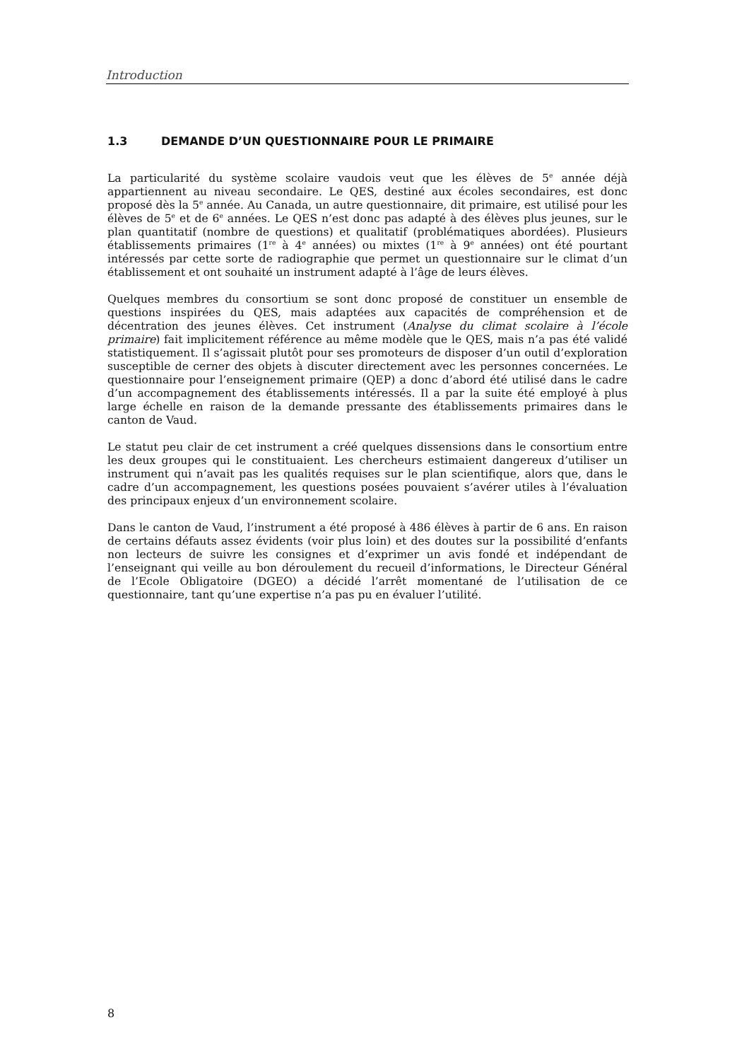Introduction
1.3 DEMANDE D’UN QUESTIONNAIRE POUR LE PRIMAIRE
La particularité du système scolaire vaudois veut que les élèves de 5<sup>e</sup> année déjà appartiennent au niveau secondaire. Le QES, destiné aux écoles secondaires, est donc proposé dès la 5<sup>e</sup> année. Au Canada, un autre questionnaire, dit primaire, est utilisé pour les élèves de 5<sup>e</sup> et de 6<sup>e</sup> années. Le QES n’est donc pas adapté à des élèves plus jeunes, sur le plan quantitatif (nombre de questions) et qualitatif (problématiques abordées). Plusieurs établissements primaires (1<sup>re</sup> à 4<sup>e</sup> années) ou mixtes (1<sup>re</sup> à 9<sup>e</sup> années) ont été pourtant intéressés par cette sorte de radiographie que permet un questionnaire sur le climat d’un établissement et ont souhaité un instrument adapté à l’âge de leurs élèves.
Quelques membres du consortium se sont donc proposé de constituer un ensemble de questions inspirées du QES, mais adaptées aux capacités de compréhension et de décentration des jeunes élèves. Cet instrument (Analyse du climat scolaire à l’école primaire) fait implicitement référence au même modèle que le QES, mais n’a pas été validé statistiquement. Il s’agissait plutôt pour ses promoteurs de disposer d’un outil d’exploration susceptible de cerner des objets à discuter directement avec les personnes concernées. Le questionnaire pour l’enseignement primaire (QEP) a donc d’abord été utilisé dans le cadre d’un accompagnement des établissements intéressés. Il a par la suite été employé à plus large échelle en raison de la demande pressante des établissements primaires dans le canton de Vaud.
Le statut peu clair de cet instrument a créé quelques dissensions dans le consortium entre les deux groupes qui le constituaient. Les chercheurs estimaient dangereux d’utiliser un instrument qui n’avait pas les qualités requises sur le plan scientifique, alors que, dans le cadre d’un accompagnement, les questions posées pouvaient s’avérer utiles à l’évaluation des principaux enjeux d’un environnement scolaire.
Dans le canton de Vaud, l’instrument a été proposé à 486 élèves à partir de 6 ans. En raison de certains défauts assez évidents (voir plus loin) et des doutes sur la possibilité d’enfants non lecteurs de suivre les consignes et d’exprimer un avis fondé et indépendant de l’enseignant qui veille au bon déroulement du recueil d’informations, le Directeur Général de l’Ecole Obligatoire (DGEO) a décidé l’arrêt momentané de l’utilisation de ce questionnaire, tant qu’une expertise n’a pas pu en évaluer l’utilité.
8